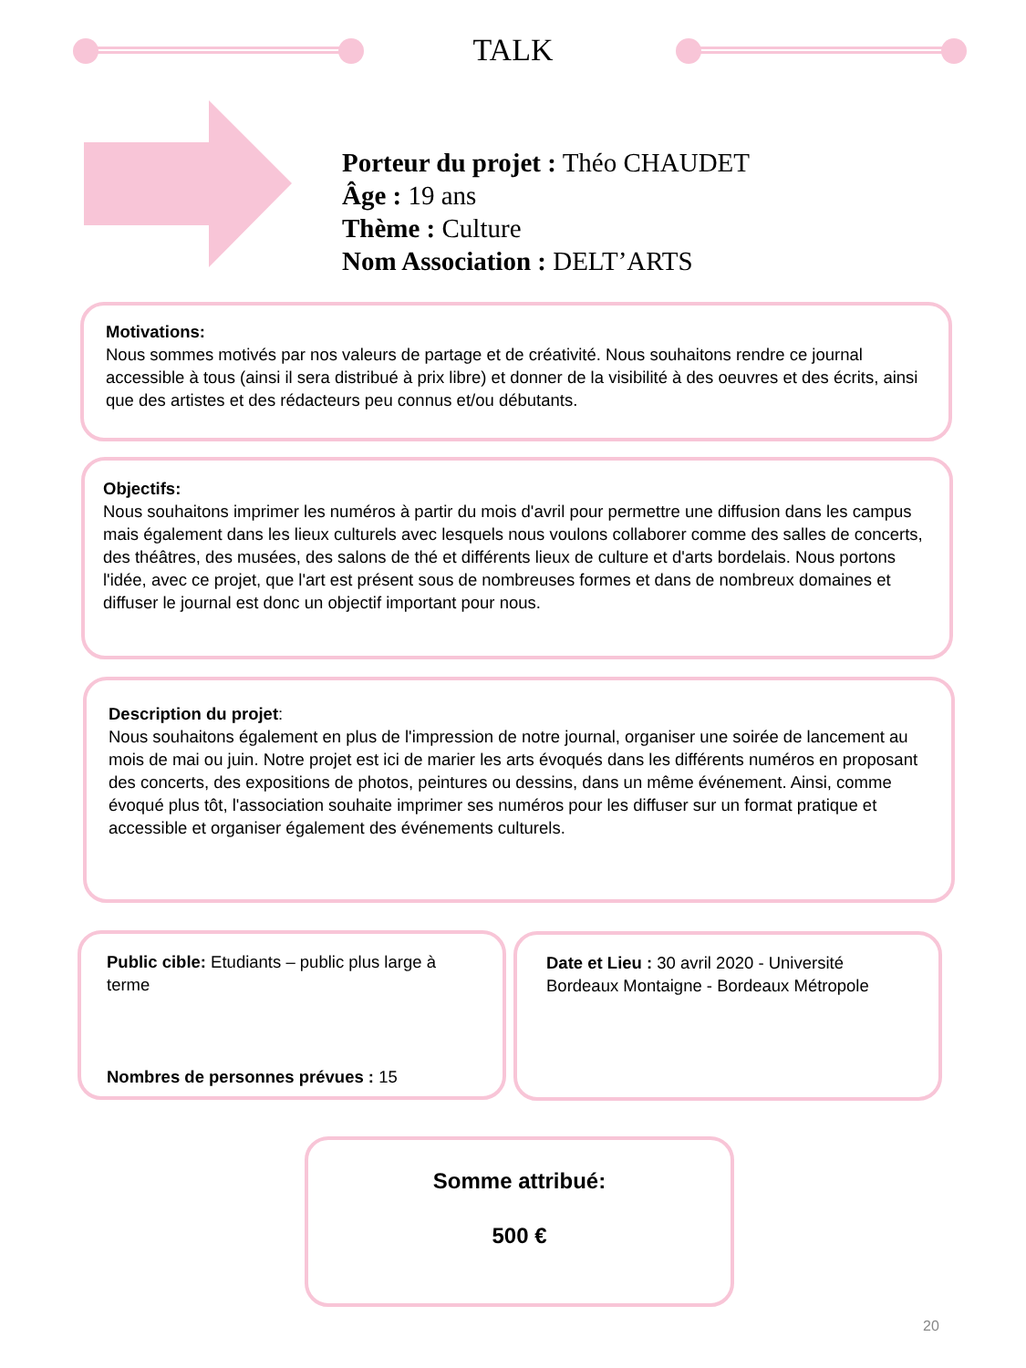TALK
Porteur du projet : Théo CHAUDET
Âge : 19 ans
Thème : Culture
Nom Association : DELT’ARTS
Motivations:
Nous sommes motivés par nos valeurs de partage et de créativité. Nous souhaitons rendre ce journal accessible à tous (ainsi il sera distribué à prix libre) et donner de la visibilité à des oeuvres et des écrits, ainsi que des artistes et des rédacteurs peu connus et/ou débutants.
Objectifs:
Nous souhaitons imprimer les numéros à partir du mois d'avril pour permettre une diffusion dans les campus mais également dans les lieux culturels avec lesquels nous voulons collaborer comme des salles de concerts, des théâtres, des musées, des salons de thé et différents lieux de culture et d'arts bordelais. Nous portons l'idée, avec ce projet, que l'art est présent sous de nombreuses formes et dans de nombreux domaines et diffuser le journal est donc un objectif important pour nous.
Description du projet:
Nous souhaitons également en plus de l'impression de notre journal, organiser une soirée de lancement au mois de mai ou juin. Notre projet est ici de marier les arts évoqués dans les différents numéros en proposant des concerts, des expositions de photos, peintures ou dessins, dans un même événement. Ainsi, comme évoqué plus tôt, l'association souhaite imprimer ses numéros pour les diffuser sur un format pratique et accessible et organiser également des événements culturels.
Public cible: Etudiants – public plus large à terme
Nombres de personnes prévues : 15
Date et Lieu : 30 avril 2020 - Université Bordeaux Montaigne - Bordeaux Métropole
Somme attribué:
500 €
20